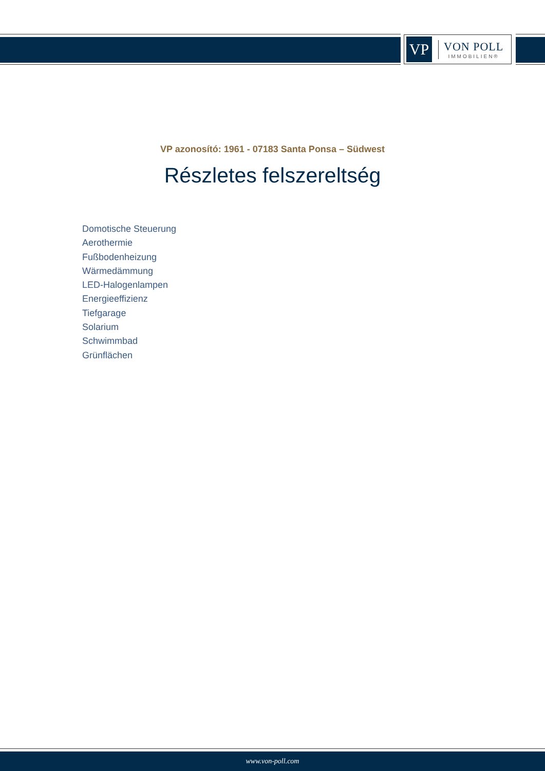VP
VON POLL
IMMOBILIEN®
VP azonosító: 1961 - 07183 Santa Ponsa – Südwest
Részletes felszereltség
Domotische Steuerung
Aerothermie
Fußbodenheizung
Wärmedämmung
LED-Halogenlampen
Energieeffizienz
Tiefgarage
Solarium
Schwimmbad
Grünflächen
www.von-poll.com